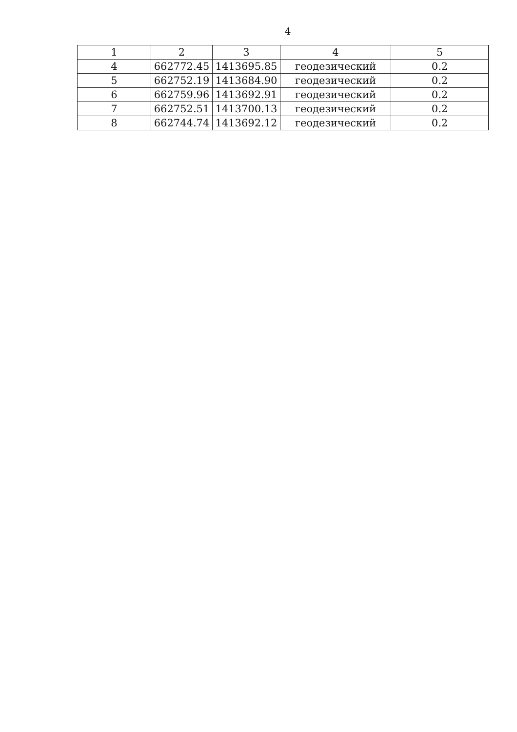4
| 1 | 2 | 3 | 4 | 5 |
| 4 | 662772.45 | 1413695.85 | геодезический | 0.2 |
| 5 | 662752.19 | 1413684.90 | геодезический | 0.2 |
| 6 | 662759.96 | 1413692.91 | геодезический | 0.2 |
| 7 | 662752.51 | 1413700.13 | геодезический | 0.2 |
| 8 | 662744.74 | 1413692.12 | геодезический | 0.2 |